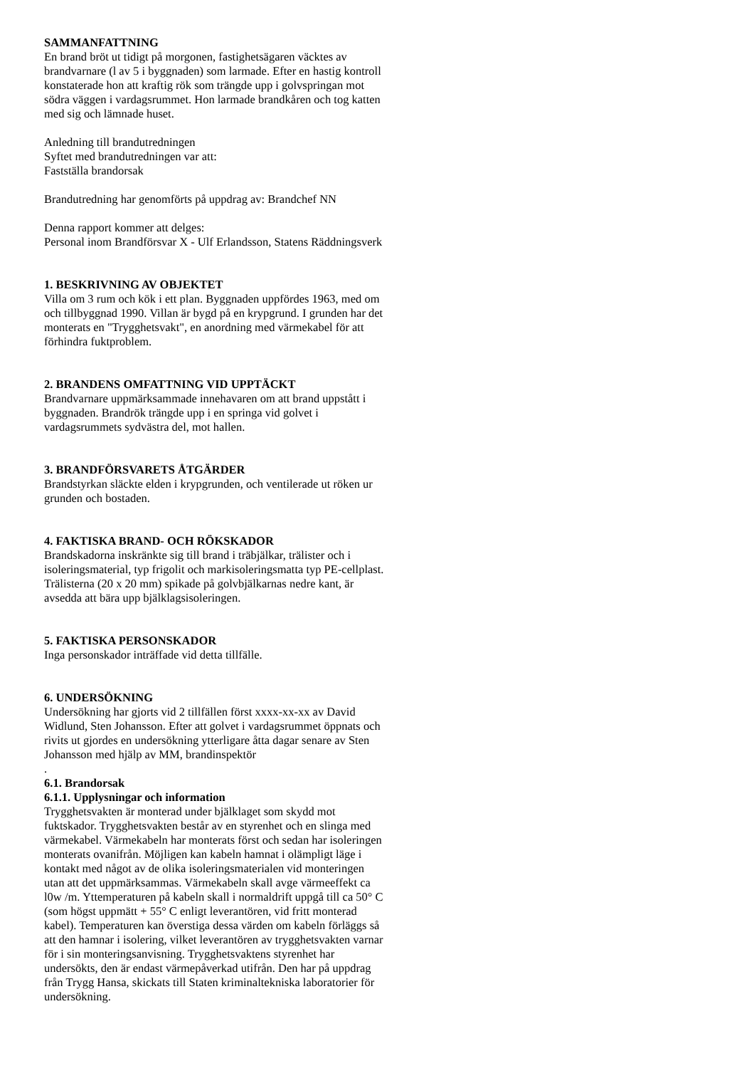SAMMANFATTNING
En brand bröt ut tidigt på morgonen, fastighetsägaren väcktes av brandvarnare (l av 5 i byggnaden) som larmade. Efter en hastig kontroll konstaterade hon att kraftig rök som trängde upp i golvspringan mot södra väggen i vardagsrummet. Hon larmade brandkåren och tog katten med sig och lämnade huset.
Anledning till brandutredningen
Syftet med brandutredningen var att:
Fastställa brandorsak
Brandutredning har genomförts på uppdrag av: Brandchef NN
Denna rapport kommer att delges:
Personal inom Brandförsvar X - Ulf Erlandsson, Statens Räddningsverk
1. BESKRIVNING AV OBJEKTET
Villa om 3 rum och kök i ett plan. Byggnaden uppfördes 1963, med om och tillbyggnad 1990. Villan är bygd på en krypgrund. I grunden har det monterats en "Trygghetsvakt", en anordning med värmekabel för att förhindra fuktproblem.
2. BRANDENS OMFATTNING VID UPPTÄCKT
Brandvarnare uppmärksammade innehavaren om att brand uppstått i byggnaden. Brandrök trängde upp i en springa vid golvet i vardagsrummets sydvästra del, mot hallen.
3. BRANDFÖRSVARETS ÅTGÄRDER
Brandstyrkan släckte elden i krypgrunden, och ventilerade ut röken ur grunden och bostaden.
4. FAKTISKA BRAND- OCH RÖKSKADOR
Brandskadorna inskränkte sig till brand i träbjälkar, trälister och i isoleringsmaterial, typ frigolit och markisoleringsmatta typ PE-cellplast. Trälisterna (20 x 20 mm) spikade på golvbjälkarnas nedre kant, är avsedda att bära upp bjälklagsisoleringen.
5. FAKTISKA PERSONSKADOR
Inga personskador inträffade vid detta tillfälle.
6. UNDERSÖKNING
Undersökning har gjorts vid 2 tillfällen först xxxx-xx-xx av David Widlund, Sten Johansson. Efter att golvet i vardagsrummet öppnats och rivits ut gjordes en undersökning ytterligare åtta dagar senare av Sten Johansson med hjälp av MM, brandinspektör
.
6.1. Brandorsak
6.1.1. Upplysningar och information
Trygghetsvakten är monterad under bjälklaget som skydd mot fuktskador. Trygghetsvakten består av en styrenhet och en slinga med värmekabel. Värmekabeln har monterats först och sedan har isoleringen monterats ovanifrån. Möjligen kan kabeln hamnat i olämpligt läge i kontakt med något av de olika isoleringsmaterialen vid monteringen utan att det uppmärksammas. Värmekabeln skall avge värmeeffekt ca l0w /m. Yttemperaturen på kabeln skall i normaldrift uppgå till ca 50° C (som högst uppmätt + 55° C enligt leverantören, vid fritt monterad kabel). Temperaturen kan överstiga dessa värden om kabeln förläggs så att den hamnar i isolering, vilket leverantören av trygghetsvakten varnar för i sin monteringsanvisning. Trygghetsvaktens styrenhet har undersökts, den är endast värmepåverkad utifrån. Den har på uppdrag från Trygg Hansa, skickats till Staten kriminaltekniska laboratorier för undersökning.